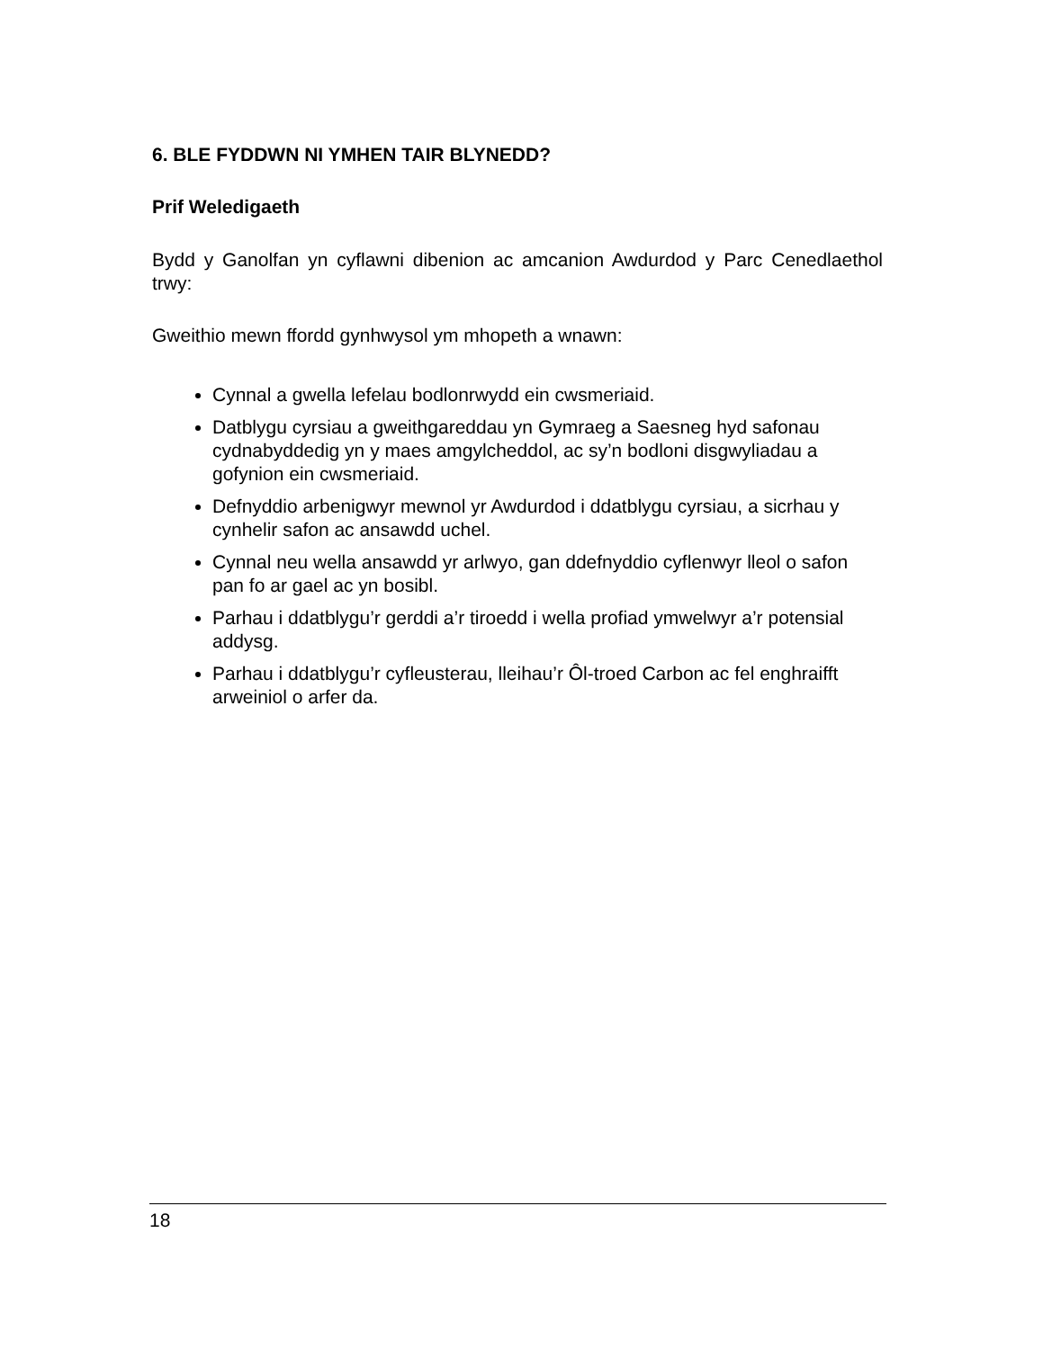6. BLE FYDDWN NI YMHEN TAIR BLYNEDD?
Prif Weledigaeth
Bydd y Ganolfan yn cyflawni dibenion ac amcanion Awdurdod y Parc Cenedlaethol trwy:
Gweithio mewn ffordd gynhwysol ym mhopeth a wnawn:
Cynnal a gwella lefelau bodlonrwydd ein cwsmeriaid.
Datblygu cyrsiau a gweithgareddau yn Gymraeg a Saesneg hyd safonau cydnabyddedig yn y maes amgylcheddol, ac sy’n bodloni disgwyliadau a gofynion ein cwsmeriaid.
Defnyddio arbenigwyr mewnol yr Awdurdod i ddatblygu cyrsiau, a sicrhau y cynhelir safon ac ansawdd uchel.
Cynnal neu wella ansawdd yr arlwyo, gan ddefnyddio cyflenwyr lleol o safon pan fo ar gael ac yn bosibl.
Parhau i ddatblygu’r gerddi a’r tiroedd i wella profiad ymwelwyr a’r potensial addysg.
Parhau i ddatblygu’r cyfleusterau, lleihau’r Ôl-troed Carbon ac fel enghraifft arweiniol o arfer da.
18